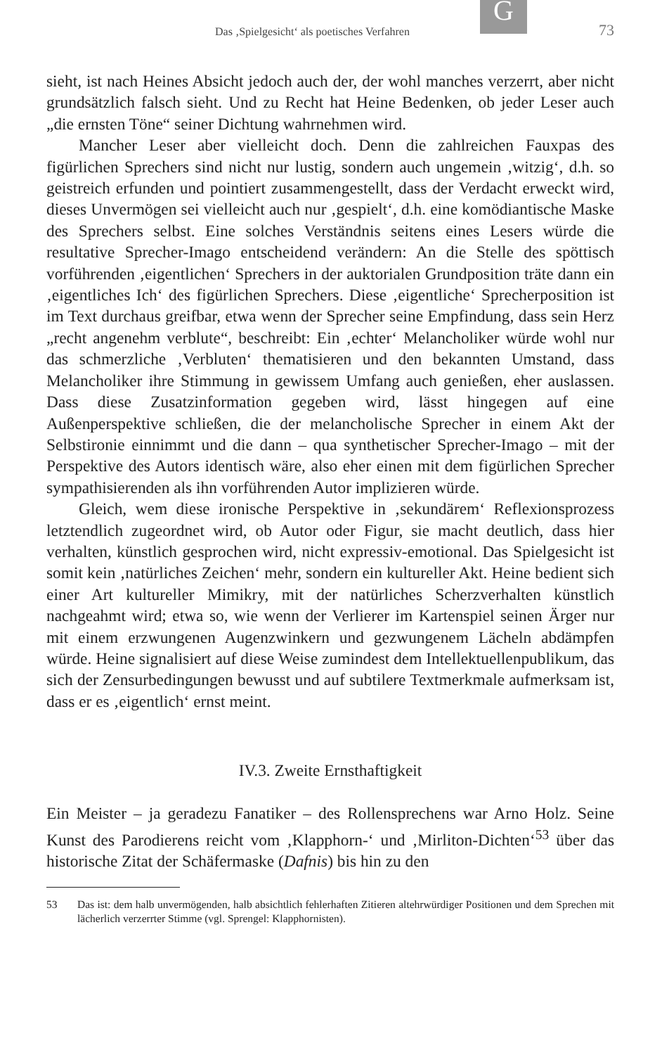G
Das ‚Spielgesicht‘ als poetisches Verfahren 73
sieht, ist nach Heines Absicht jedoch auch der, der wohl manches verzerrt, aber nicht grundsätzlich falsch sieht. Und zu Recht hat Heine Bedenken, ob jeder Leser auch „die ernsten Töne“ seiner Dichtung wahrnehmen wird.
Mancher Leser aber vielleicht doch. Denn die zahlreichen Fauxpas des figürlichen Sprechers sind nicht nur lustig, sondern auch ungemein ‚witzig‘, d.h. so geistreich erfunden und pointiert zusammengestellt, dass der Verdacht erweckt wird, dieses Unvermögen sei vielleicht auch nur ‚gespielt‘, d.h. eine komödiantische Maske des Sprechers selbst. Eine solches Verständnis seitens eines Lesers würde die resultative Sprecher-Imago entscheidend verändern: An die Stelle des spöttisch vorführenden ‚eigentlichen‘ Sprechers in der auktorialen Grundposition träte dann ein ‚eigentliches Ich‘ des figürlichen Sprechers. Diese ‚eigentliche‘ Sprecherposition ist im Text durchaus greifbar, etwa wenn der Sprecher seine Empfindung, dass sein Herz „recht angenehm verblute“, beschreibt: Ein ‚echter‘ Melancholiker würde wohl nur das schmerzliche ‚Verbluten‘ thematisieren und den bekannten Umstand, dass Melancholiker ihre Stimmung in gewissem Umfang auch genießen, eher auslassen. Dass diese Zusatzinformation gegeben wird, lässt hingegen auf eine Außenperspektive schließen, die der melancholische Sprecher in einem Akt der Selbstironie einnimmt und die dann – qua synthetischer Sprecher-Imago – mit der Perspektive des Autors identisch wäre, also eher einen mit dem figürlichen Sprecher sympathisierenden als ihn vorführenden Autor implizieren würde.
Gleich, wem diese ironische Perspektive in ‚sekundärem‘ Reflexionsprozess letztendlich zugeordnet wird, ob Autor oder Figur, sie macht deutlich, dass hier verhalten, künstlich gesprochen wird, nicht expressiv-emotional. Das Spielgesicht ist somit kein ‚natürliches Zeichen‘ mehr, sondern ein kultureller Akt. Heine bedient sich einer Art kultureller Mimikry, mit der natürliches Scherzverhalten künstlich nachgeahmt wird; etwa so, wie wenn der Verlierer im Kartenspiel seinen Ärger nur mit einem erzwungenen Augenzwinkern und gezwungenem Lächeln abdämpfen würde. Heine signalisiert auf diese Weise zumindest dem Intellektuellenpublikum, das sich der Zensurbedingungen bewusst und auf subtilere Textmerkmale aufmerksam ist, dass er es ‚eigentlich‘ ernst meint.
IV.3. Zweite Ernsthaftigkeit
Ein Meister – ja geradezu Fanatiker – des Rollensprechens war Arno Holz. Seine Kunst des Parodierens reicht vom ‚Klapphorn-‘ und ‚Mirliton-Dichten‘<sup>53</sup> über das historische Zitat der Schäfermaske (Dafnis) bis hin zu den
53 Das ist: dem halb unvermögenden, halb absichtlich fehlerhaften Zitieren altehrwürdiger Positionen und dem Sprechen mit lächerlich verzerrter Stimme (vgl. Sprengel: Klapphornisten).